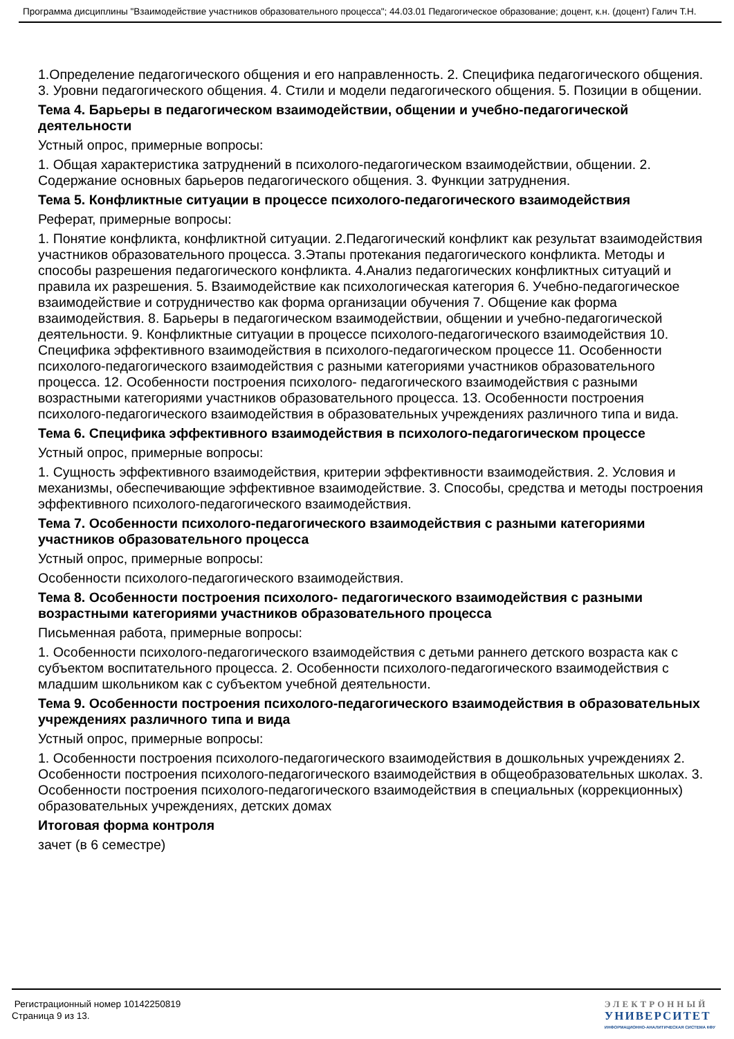Программа дисциплины "Взаимодействие участников образовательного процесса"; 44.03.01 Педагогическое образование; доцент, к.н. (доцент) Галич Т.Н.
1.Определение педагогического общения и его направленность. 2. Специфика педагогического общения. 3. Уровни педагогического общения. 4. Стили и модели педагогического общения. 5. Позиции в общении.
Тема 4. Барьеры в педагогическом взаимодействии, общении и учебно-педагогической деятельности
Устный опрос, примерные вопросы:
1. Общая характеристика затруднений в психолого-педагогическом взаимодействии, общении. 2. Содержание основных барьеров педагогического общения. 3. Функции затруднения.
Тема 5. Конфликтные ситуации в процессе психолого-педагогического взаимодействия
Реферат, примерные вопросы:
1. Понятие конфликта, конфликтной ситуации. 2.Педагогический конфликт как результат взаимодействия участников образовательного процесса. 3.Этапы протекания педагогического конфликта. Методы и способы разрешения педагогического конфликта. 4.Анализ педагогических конфликтных ситуаций и правила их разрешения. 5. Взаимодействие как психологическая категория 6. Учебно-педагогическое взаимодействие и сотрудничество как форма организации обучения 7. Общение как форма взаимодействия. 8. Барьеры в педагогическом взаимодействии, общении и учебно-педагогической деятельности. 9. Конфликтные ситуации в процессе психолого-педагогического взаимодействия 10. Специфика эффективного взаимодействия в психолого-педагогическом процессе 11. Особенности психолого-педагогического взаимодействия с разными категориями участников образовательного процесса. 12. Особенности построения психолого- педагогического взаимодействия с разными возрастными категориями участников образовательного процесса. 13. Особенности построения психолого-педагогического взаимодействия в образовательных учреждениях различного типа и вида.
Тема 6. Специфика эффективного взаимодействия в психолого-педагогическом процессе
Устный опрос, примерные вопросы:
1. Сущность эффективного взаимодействия, критерии эффективности взаимодействия. 2. Условия и механизмы, обеспечивающие эффективное взаимодействие. 3. Способы, средства и методы построения эффективного психолого-педагогического взаимодействия.
Тема 7. Особенности психолого-педагогического взаимодействия с разными категориями участников образовательного процесса
Устный опрос, примерные вопросы:
Особенности психолого-педагогического взаимодействия.
Тема 8. Особенности построения психолого- педагогического взаимодействия с разными возрастными категориями участников образовательного процесса
Письменная работа, примерные вопросы:
1. Особенности психолого-педагогического взаимодействия с детьми раннего детского возраста как с субъектом воспитательного процесса. 2. Особенности психолого-педагогического взаимодействия с младшим школьником как с субъектом учебной деятельности.
Тема 9. Особенности построения психолого-педагогического взаимодействия в образовательных учреждениях различного типа и вида
Устный опрос, примерные вопросы:
1. Особенности построения психолого-педагогического взаимодействия в дошкольных учреждениях 2. Особенности построения психолого-педагогического взаимодействия в общеобразовательных школах. 3. Особенности построения психолого-педагогического взаимодействия в специальных (коррекционных) образовательных учреждениях, детских домах
Итоговая форма контроля
зачет (в 6 семестре)
Регистрационный номер 10142250819
Страница 9 из 13.
ЭЛЕКТРОННЫЙ
УНИВЕРСИТЕТ
ИНФОРМАЦИОННО-АНАЛИТИЧЕСКАЯ СИСТЕМА КФУ